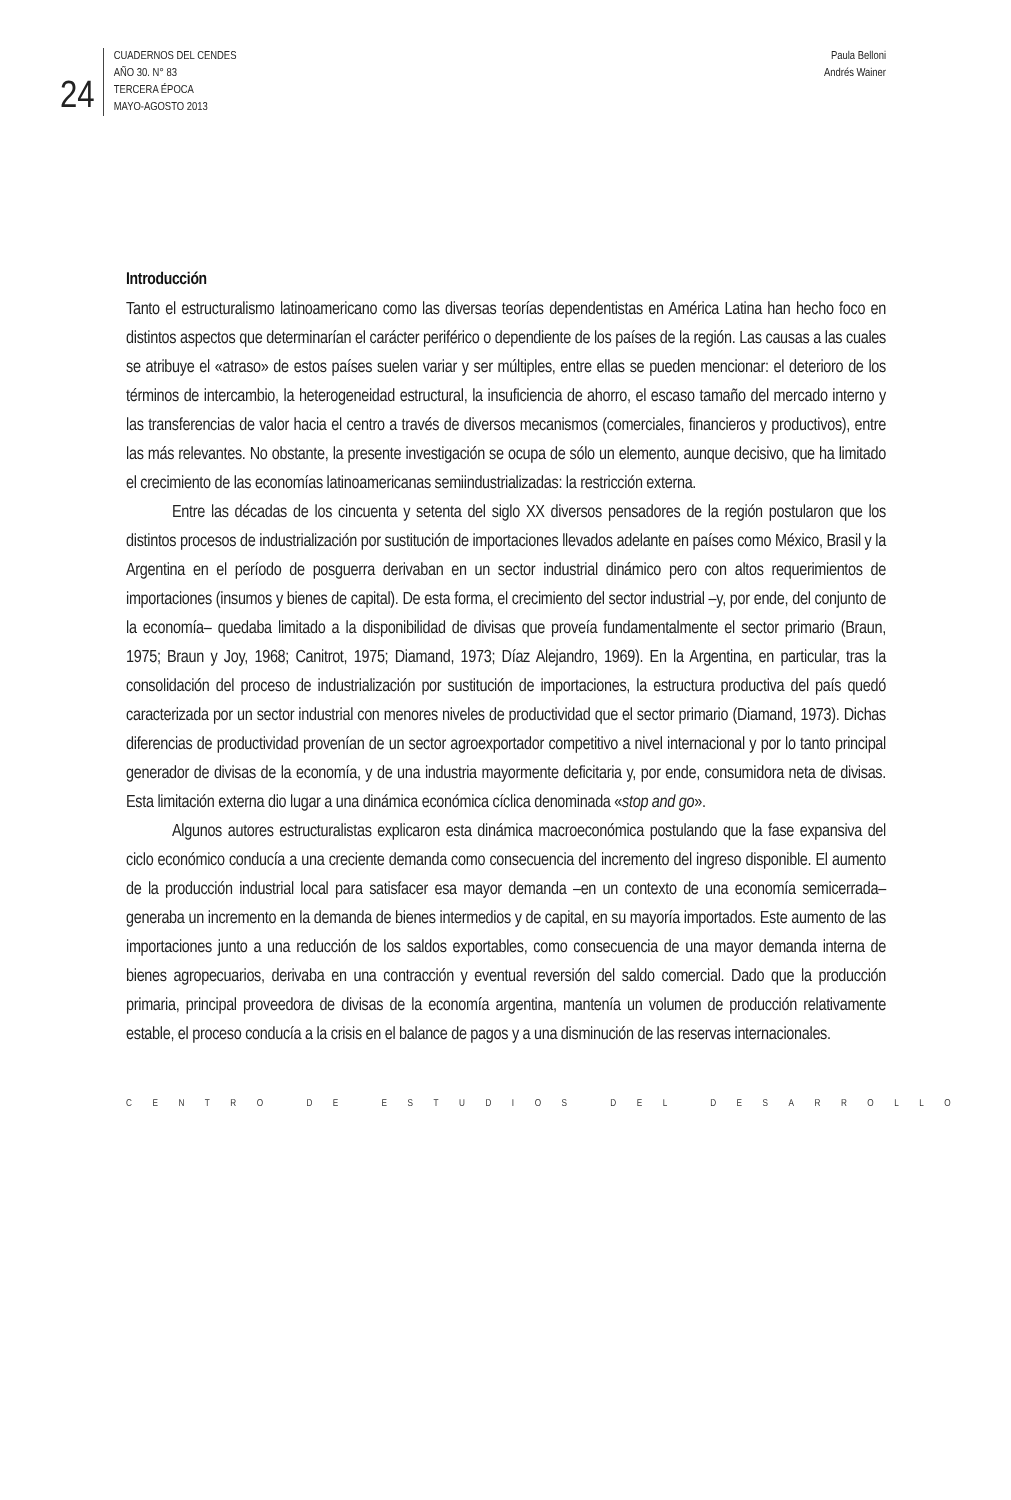24
CUADERNOS DEL CENDES
AÑO 30. N° 83
TERCERA ÉPOCA
MAYO-AGOSTO 2013
Paula Belloni
Andrés Wainer
Introducción
Tanto el estructuralismo latinoamericano como las diversas teorías dependentistas en América Latina han hecho foco en distintos aspectos que determinarían el carácter periférico o dependiente de los países de la región. Las causas a las cuales se atribuye el «atraso» de estos países suelen variar y ser múltiples, entre ellas se pueden mencionar: el deterioro de los términos de intercambio, la heterogeneidad estructural, la insuficiencia de ahorro, el escaso tamaño del mercado interno y las transferencias de valor hacia el centro a través de diversos mecanismos (comerciales, financieros y productivos), entre las más relevantes. No obstante, la presente investigación se ocupa de sólo un elemento, aunque decisivo, que ha limitado el crecimiento de las economías latinoamericanas semiindustrializadas: la restricción externa.
Entre las décadas de los cincuenta y setenta del siglo XX diversos pensadores de la región postularon que los distintos procesos de industrialización por sustitución de importaciones llevados adelante en países como México, Brasil y la Argentina en el período de posguerra derivaban en un sector industrial dinámico pero con altos requerimientos de importaciones (insumos y bienes de capital). De esta forma, el crecimiento del sector industrial –y, por ende, del conjunto de la economía– quedaba limitado a la disponibilidad de divisas que proveía fundamentalmente el sector primario (Braun, 1975; Braun y Joy, 1968; Canitrot, 1975; Diamand, 1973; Díaz Alejandro, 1969). En la Argentina, en particular, tras la consolidación del proceso de industrialización por sustitución de importaciones, la estructura productiva del país quedó caracterizada por un sector industrial con menores niveles de productividad que el sector primario (Diamand, 1973). Dichas diferencias de productividad provenían de un sector agroexportador competitivo a nivel internacional y por lo tanto principal generador de divisas de la economía, y de una industria mayormente deficitaria y, por ende, consumidora neta de divisas. Esta limitación externa dio lugar a una dinámica económica cíclica denominada «stop and go».
Algunos autores estructuralistas explicaron esta dinámica macroeconómica postulando que la fase expansiva del ciclo económico conducía a una creciente demanda como consecuencia del incremento del ingreso disponible. El aumento de la producción industrial local para satisfacer esa mayor demanda –en un contexto de una economía semicerrada– generaba un incremento en la demanda de bienes intermedios y de capital, en su mayoría importados. Este aumento de las importaciones junto a una reducción de los saldos exportables, como consecuencia de una mayor demanda interna de bienes agropecuarios, derivaba en una contracción y eventual reversión del saldo comercial. Dado que la producción primaria, principal proveedora de divisas de la economía argentina, mantenía un volumen de producción relativamente estable, el proceso conducía a la crisis en el balance de pagos y a una disminución de las reservas internacionales.
CENTRO DE ESTUDIOS DEL DESARROLLO